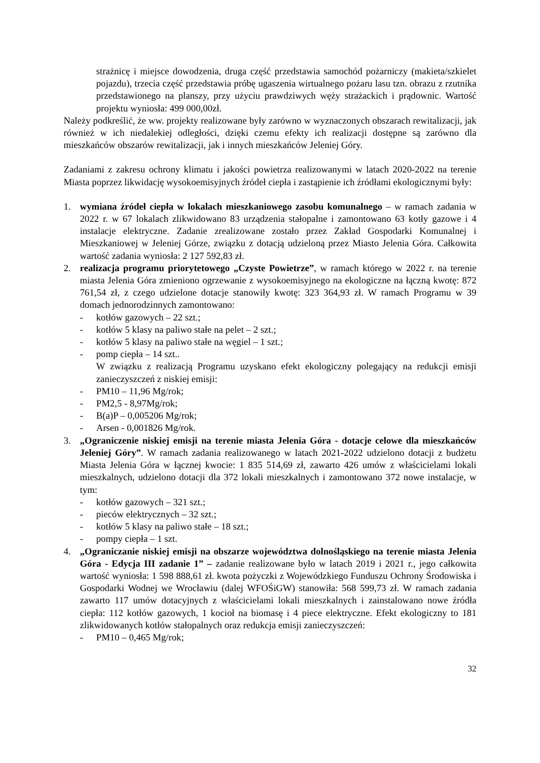strażnicę i miejsce dowodzenia, druga część przedstawia samochód pożarniczy (makieta/szkielet pojazdu), trzecia część przedstawia próbę ugaszenia wirtualnego pożaru lasu tzn. obrazu z rzutnika przedstawionego na planszy, przy użyciu prawdziwych węży strażackich i prądownic. Wartość projektu wyniosła: 499 000,00zł.
Należy podkreślić, że ww. projekty realizowane były zarówno w wyznaczonych obszarach rewitalizacji, jak również w ich niedalekiej odległości, dzięki czemu efekty ich realizacji dostępne są zarówno dla mieszkańców obszarów rewitalizacji, jak i innych mieszkańców Jeleniej Góry.
Zadaniami z zakresu ochrony klimatu i jakości powietrza realizowanymi w latach 2020-2022 na terenie Miasta poprzez likwidację wysokoemisyjnych źródeł ciepła i zastąpienie ich źródłami ekologicznymi były:
1. wymiana źródeł ciepła w lokalach mieszkaniowego zasobu komunalnego – w ramach zadania w 2022 r. w 67 lokalach zlikwidowano 83 urządzenia stałopalne i zamontowano 63 kotły gazowe i 4 instalacje elektryczne. Zadanie zrealizowane zostało przez Zakład Gospodarki Komunalnej i Mieszkaniowej w Jeleniej Górze, związku z dotacją udzieloną przez Miasto Jelenia Góra. Całkowita wartość zadania wyniosła: 2 127 592,83 zł.
2. realizacja programu priorytetowego „Czyste Powietrze”, w ramach którego w 2022 r. na terenie miasta Jelenia Góra zmieniono ogrzewanie z wysokoemisyjnego na ekologiczne na łączną kwotę: 872 761,54 zł, z czego udzielone dotacje stanowiły kwotę: 323 364,93 zł. W ramach Programu w 39 domach jednorodzinnych zamontowano:
- kotłów gazowych – 22 szt.;
- kotłów 5 klasy na paliwo stałe na pelet – 2 szt.;
- kotłów 5 klasy na paliwo stałe na węgiel – 1 szt.;
- pomp ciepła – 14 szt..
W związku z realizacją Programu uzyskano efekt ekologiczny polegający na redukcji emisji zanieczyszczeń z niskiej emisji:
- PM10 – 11,96 Mg/rok;
- PM2,5 - 8,97Mg/rok;
- B(a)P – 0,005206 Mg/rok;
- Arsen - 0,001826 Mg/rok.
3. „Ograniczenie niskiej emisji na terenie miasta Jelenia Góra - dotacje celowe dla mieszkańców Jeleniej Góry”. W ramach zadania realizowanego w latach 2021-2022 udzielono dotacji z budżetu Miasta Jelenia Góra w łącznej kwocie: 1 835 514,69 zł, zawarto 426 umów z właścicielami lokali mieszkalnych, udzielono dotacji dla 372 lokali mieszkalnych i zamontowano 372 nowe instalacje, w tym:
- kotłów gazowych – 321 szt.;
- pieców elektrycznych – 32 szt.;
- kotłów 5 klasy na paliwo stałe – 18 szt.;
- pompy ciepła – 1 szt.
4. „Ograniczanie niskiej emisji na obszarze województwa dolnośląskiego na terenie miasta Jelenia Góra - Edycja III zadanie 1” – zadanie realizowane było w latach 2019 i 2021 r., jego całkowita wartość wyniosła: 1 598 888,61 zł. kwota pożyczki z Wojewódzkiego Funduszu Ochrony Środowiska i Gospodarki Wodnej we Wrocławiu (dalej WFOŚiGW) stanowiła: 568 599,73 zł. W ramach zadania zawarto 117 umów dotacyjnych z właścicielami lokali mieszkalnych i zainstalowano nowe źródła ciepła: 112 kotłów gazowych, 1 kocioł na biomasę i 4 piece elektryczne. Efekt ekologiczny to 181 zlikwidowanych kotłów stałopalnych oraz redukcja emisji zanieczyszczeń:
- PM10 – 0,465 Mg/rok;
32